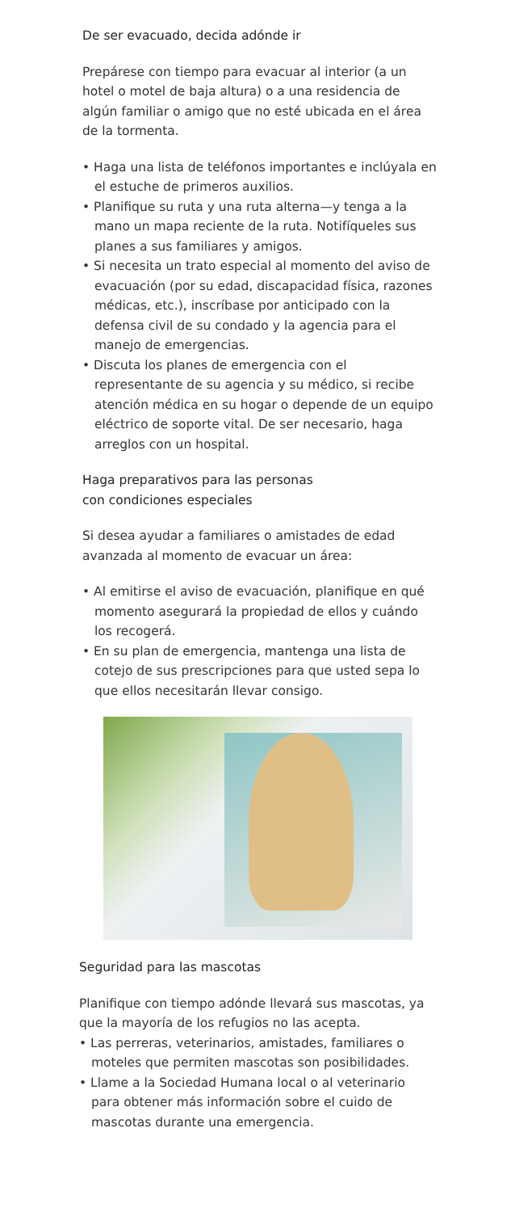De ser evacuado, decida adónde ir
Prepárese con tiempo para evacuar al interior (a un hotel o motel de baja altura) o a una residencia de algún familiar o amigo que no esté ubicada en el área de la tormenta.
• Haga una lista de teléfonos importantes e inclúyala en el estuche de primeros auxilios.
• Planifique su ruta y una ruta alterna—y tenga a la mano un mapa reciente de la ruta. Notifíqueles sus planes a sus familiares y amigos.
• Si necesita un trato especial al momento del aviso de evacuación (por su edad, discapacidad física, razones médicas, etc.), inscríbase por anticipado con la defensa civil de su condado y la agencia para el manejo de emergencias.
• Discuta los planes de emergencia con el representante de su agencia y su médico, si recibe atención médica en su hogar o depende de un equipo eléctrico de soporte vital. De ser necesario, haga arreglos con un hospital.
Haga preparativos para las personas
con condiciones especiales
Si desea ayudar a familiares o amistades de edad avanzada al momento de evacuar un área:
• Al emitirse el aviso de evacuación, planifique en qué momento asegurará la propiedad de ellos y cuándo los recogerá.
• En su plan de emergencia, mantenga una lista de cotejo de sus prescripciones para que usted sepa lo que ellos necesitarán llevar consigo.
Seguridad para las mascotas
Planifique con tiempo adónde llevará sus mascotas, ya que la mayoría de los refugios no las acepta.
• Las perreras, veterinarios, amistades, familiares o moteles que permiten mascotas son posibilidades.
• Llame a la Sociedad Humana local o al veterinario para obtener más información sobre el cuido de mascotas durante una emergencia.